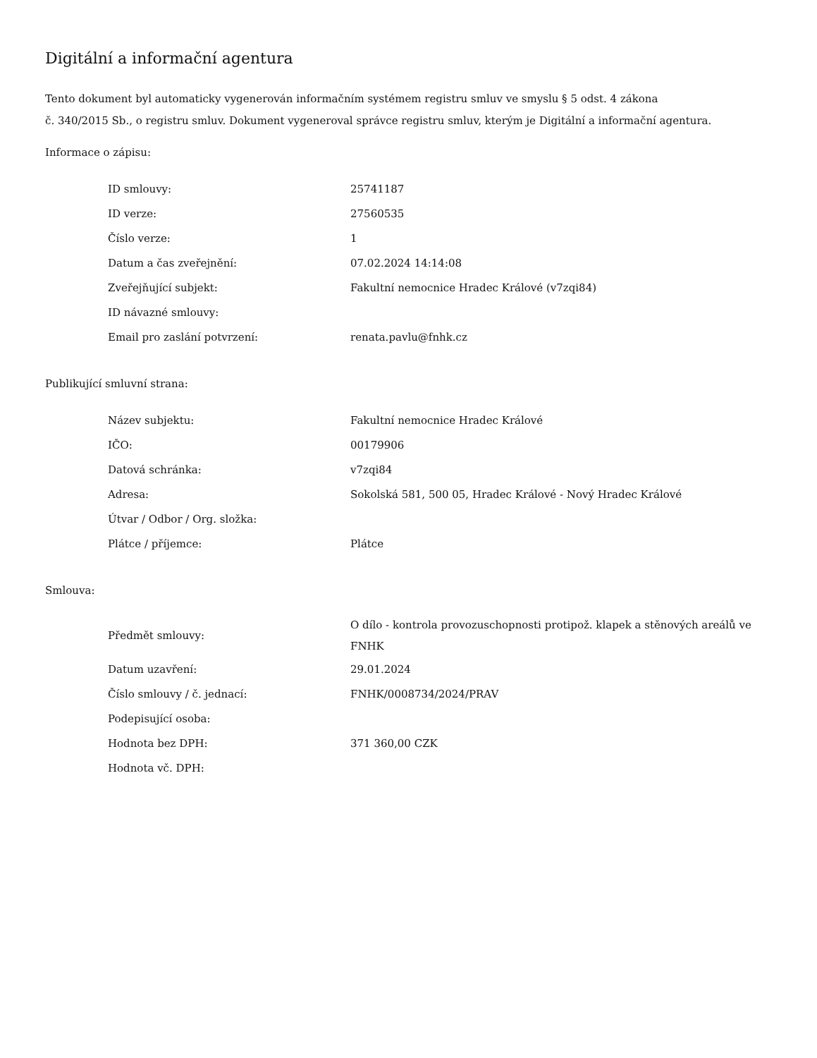Digitální a informační agentura
Tento dokument byl automaticky vygenerován informačním systémem registru smluv ve smyslu § 5 odst. 4 zákona
č. 340/2015 Sb., o registru smluv. Dokument vygeneroval správce registru smluv, kterým je Digitální a informační agentura.
Informace o zápisu:
| ID smlouvy: | 25741187 |
| ID verze: | 27560535 |
| Číslo verze: | 1 |
| Datum a čas zveřejnění: | 07.02.2024 14:14:08 |
| Zveřejňující subjekt: | Fakultní nemocnice Hradec Králové (v7zqi84) |
| ID návazné smlouvy: | |
| Email pro zaslání potvrzení: | renata.pavlu@fnhk.cz |
Publikující smluvní strana:
| Název subjektu: | Fakultní nemocnice Hradec Králové |
| IČO: | 00179906 |
| Datová schránka: | v7zqi84 |
| Adresa: | Sokolská 581, 500 05, Hradec Králové - Nový Hradec Králové |
| Útvar / Odbor / Org. složka: | |
| Plátce / příjemce: | Plátce |
Smlouva:
| Předmět smlouvy: | O dílo - kontrola provozuschopnosti protipož. klapek a stěnových areálů ve FNHK |
| Datum uzavření: | 29.01.2024 |
| Číslo smlouvy / č. jednací: | FNHK/0008734/2024/PRAV |
| Podepisující osoba: | |
| Hodnota bez DPH: | 371 360,00 CZK |
| Hodnota vč. DPH: | |